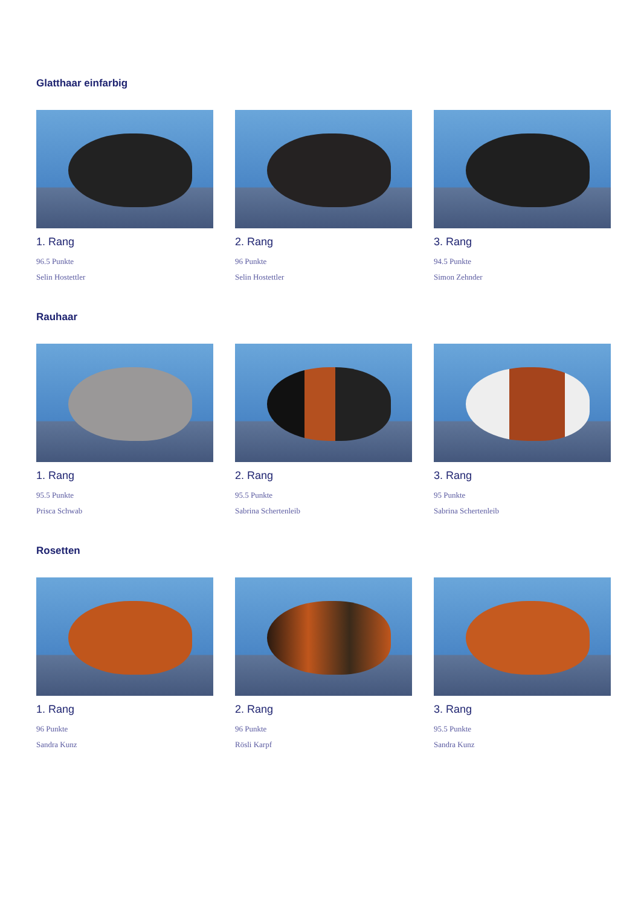Glatthaar einfarbig
1. Rang
96.5 Punkte
Selin Hostettler
2. Rang
96 Punkte
Selin Hostettler
3. Rang
94.5 Punkte
Simon Zehnder
Rauhaar
1. Rang
95.5 Punkte
Prisca Schwab
2. Rang
95.5 Punkte
Sabrina Schertenleib
3. Rang
95 Punkte
Sabrina Schertenleib
Rosetten
1. Rang
96 Punkte
Sandra Kunz
2. Rang
96 Punkte
Rösli Karpf
3. Rang
95.5 Punkte
Sandra Kunz